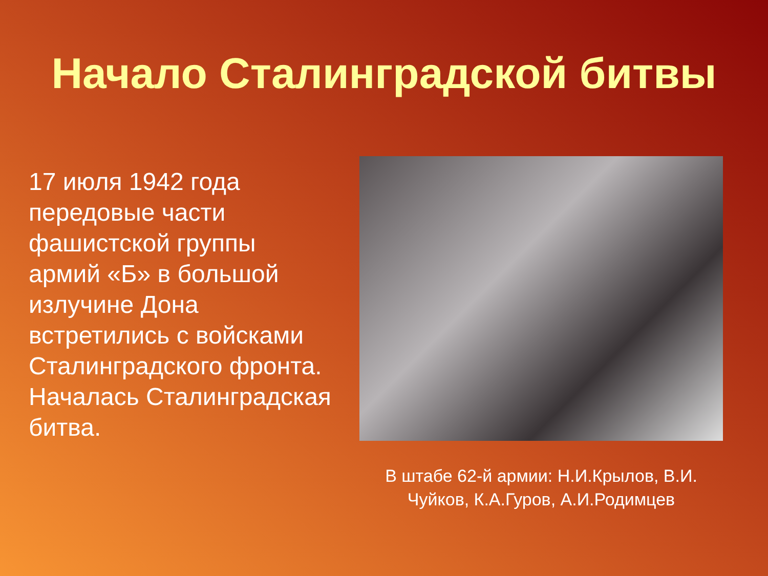Начало Сталинградской битвы
17 июля 1942 года передовые части фашистской группы армий «Б» в большой излучине Дона встретились с войсками Сталинградского фронта. Началась Сталинградская битва.
В штабе 62-й армии: Н.И.Крылов, В.И. Чуйков, К.А.Гуров, А.И.Родимцев